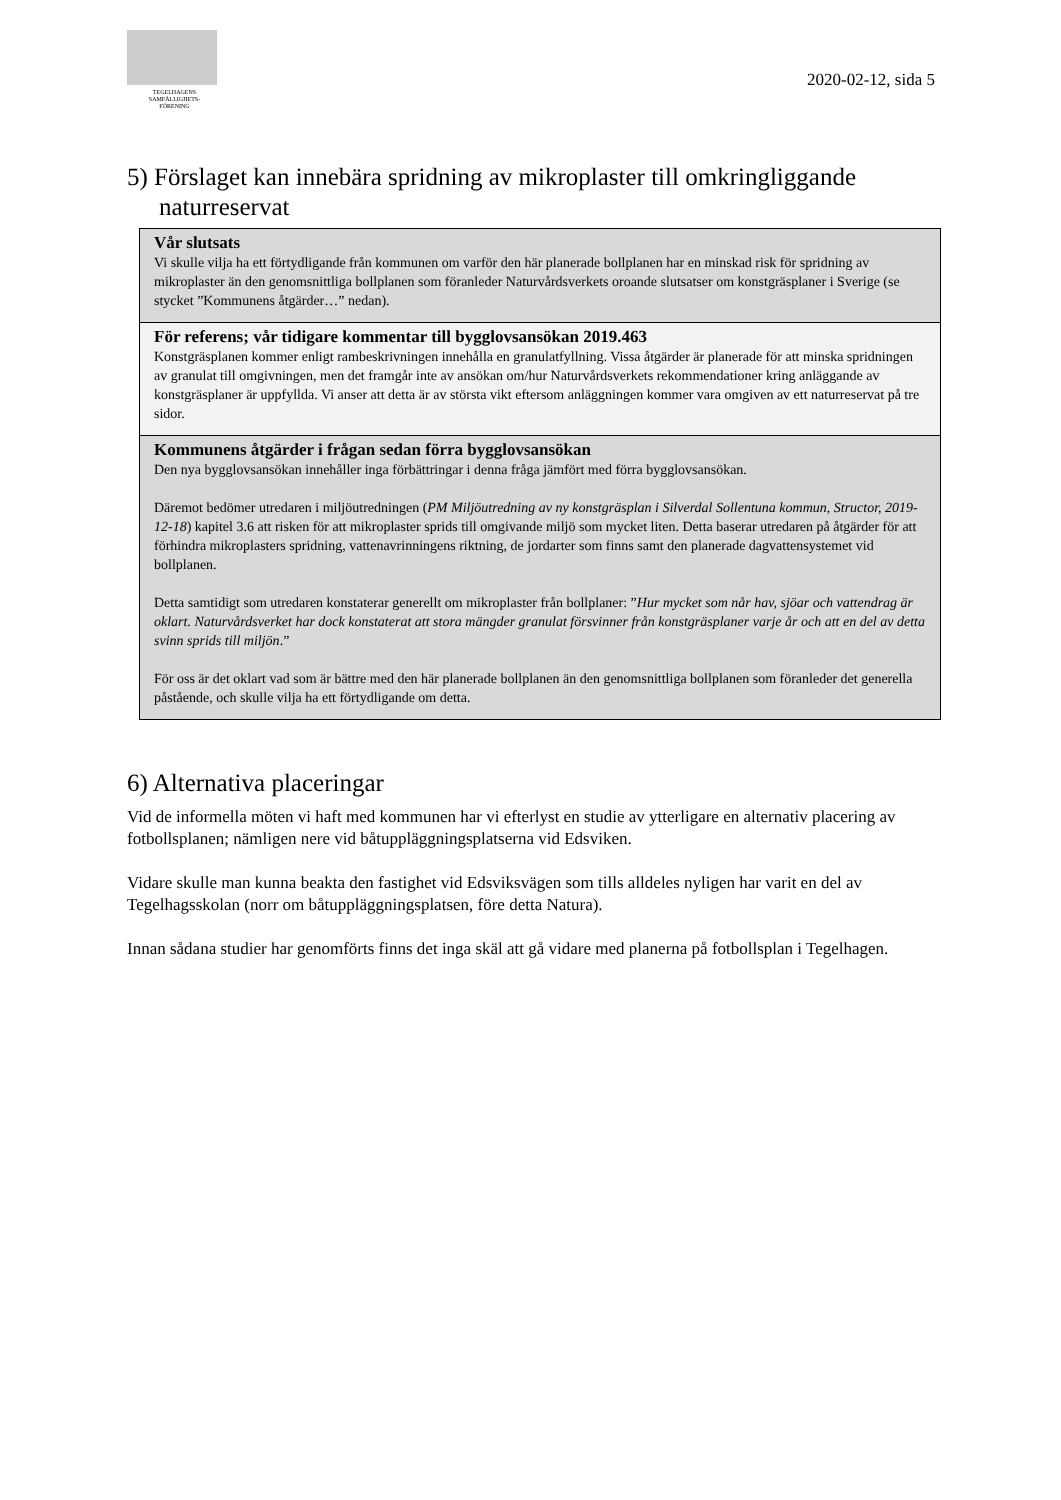TEGELHAGENS
SAMFÄLLIGHETS-
FÖRENING
2020-02-12, sida 5
5) Förslaget kan innebära spridning av mikroplaster till omkringliggande naturreservat
Vår slutsats
Vi skulle vilja ha ett förtydligande från kommunen om varför den här planerade bollplanen har en minskad risk för spridning av mikroplaster än den genomsnittliga bollplanen som föranleder Naturvårdsverkets oroande slutsatser om konstgräsplaner i Sverige (se stycket ”Kommunens åtgärder…” nedan).
För referens; vår tidigare kommentar till bygglovsansökan 2019.463
Konstgräsplanen kommer enligt rambeskrivningen innehålla en granulatfyllning. Vissa åtgärder är planerade för att minska spridningen av granulat till omgivningen, men det framgår inte av ansökan om/hur Naturvårdsverkets rekommendationer kring anläggande av konstgräsplaner är uppfyllda. Vi anser att detta är av största vikt eftersom anläggningen kommer vara omgiven av ett naturreservat på tre sidor.
Kommunens åtgärder i frågan sedan förra bygglovsansökan
Den nya bygglovsansökan innehåller inga förbättringar i denna fråga jämfört med förra bygglovsansökan.
Däremot bedömer utredaren i miljöutredningen (PM Miljöutredning av ny konstgräsplan i Silverdal Sollentuna kommun, Structor, 2019-12-18) kapitel 3.6 att risken för att mikroplaster sprids till omgivande miljö som mycket liten. Detta baserar utredaren på åtgärder för att förhindra mikroplasters spridning, vattenavrinningens riktning, de jordarter som finns samt den planerade dagvattensystemet vid bollplanen.
Detta samtidigt som utredaren konstaterar generellt om mikroplaster från bollplaner: ”Hur mycket som når hav, sjöar och vattendrag är oklart. Naturvårdsverket har dock konstaterat att stora mängder granulat försvinner från konstgräsplaner varje år och att en del av detta svinn sprids till miljön.”
För oss är det oklart vad som är bättre med den här planerade bollplanen än den genomsnittliga bollplanen som föranleder det generella påstående, och skulle vilja ha ett förtydligande om detta.
6) Alternativa placeringar
Vid de informella möten vi haft med kommunen har vi efterlyst en studie av ytterligare en alternativ placering av fotbollsplanen; nämligen nere vid båtuppläggningsplatserna vid Edsviken.
Vidare skulle man kunna beakta den fastighet vid Edsviksvägen som tills alldeles nyligen har varit en del av Tegelhagsskolan (norr om båtuppläggningsplatsen, före detta Natura).
Innan sådana studier har genomförts finns det inga skäl att gå vidare med planerna på fotbollsplan i Tegelhagen.